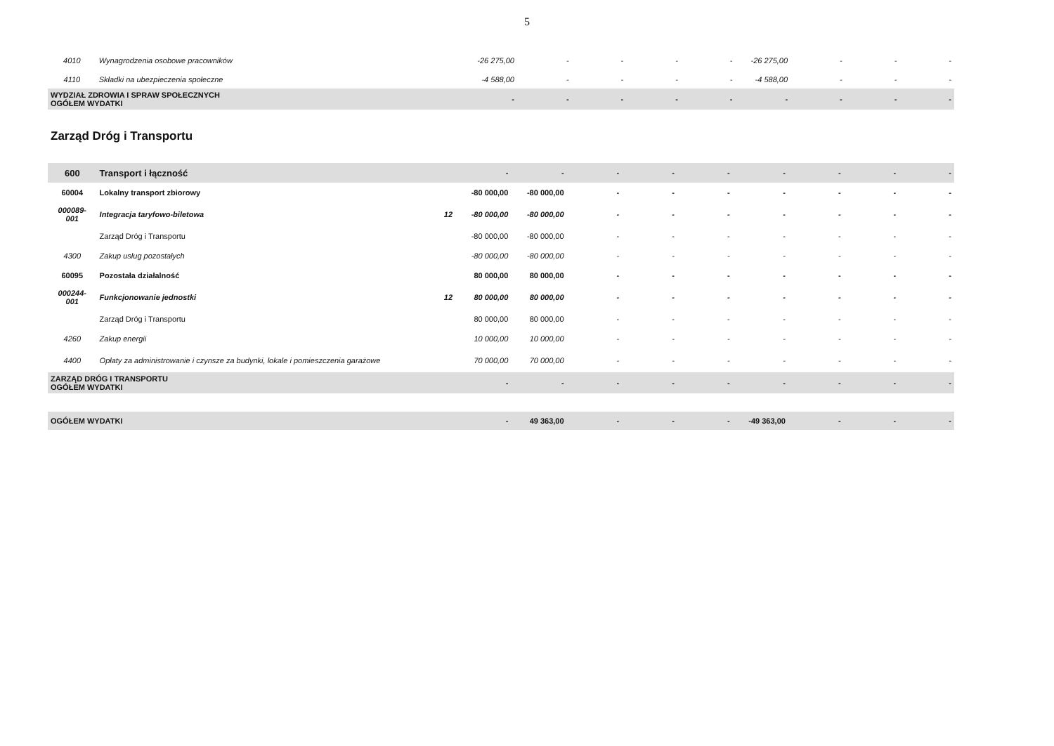5
| 4010 | Wynagrodzenia osobowe pracowników | | -26 275,00 | - | - | - | - | -26 275,00 | - | - | - |
| 4110 | Składki na ubezpieczenia społeczne | | -4 588,00 | - | - | - | - | -4 588,00 | - | - | - |
| WYDZIAŁ ZDROWIA I SPRAW SPOŁECZNYCH OGÓŁEM WYDATKI | | | - | - | - | - | - | - | - | - | - |
Zarząd Dróg i Transportu
| 600 | Transport i łączność | | - | - | - | - | - | - | - | - | - |
| 60004 | Lokalny transport zbiorowy | | -80 000,00 | -80 000,00 | - | - | - | - | - | - | - |
| 000089- 001 | Integracja taryfowo-biletowa | 12 | -80 000,00 | -80 000,00 | - | - | - | - | - | - | - |
| | Zarząd Dróg i Transportu | | -80 000,00 | -80 000,00 | - | - | - | - | - | - | - |
| 4300 | Zakup usług pozostałych | | -80 000,00 | -80 000,00 | - | - | - | - | - | - | - |
| 60095 | Pozostała działalność | | 80 000,00 | 80 000,00 | - | - | - | - | - | - | - |
| 000244- 001 | Funkcjonowanie jednostki | 12 | 80 000,00 | 80 000,00 | - | - | - | - | - | - | - |
| | Zarząd Dróg i Transportu | | 80 000,00 | 80 000,00 | - | - | - | - | - | - | - |
| 4260 | Zakup energii | | 10 000,00 | 10 000,00 | - | - | - | - | - | - | - |
| 4400 | Opłaty za administrowanie i czynsze za budynki, lokale i pomieszczenia garażowe | | 70 000,00 | 70 000,00 | - | - | - | - | - | - | - |
| ZARZĄD DRÓG I TRANSPORTU OGÓŁEM WYDATKI | | | - | - | - | - | - | - | - | - | - |
| OGÓŁEM WYDATKI | | | - | 49 363,00 | - | - | - | -49 363,00 | - | - | - |